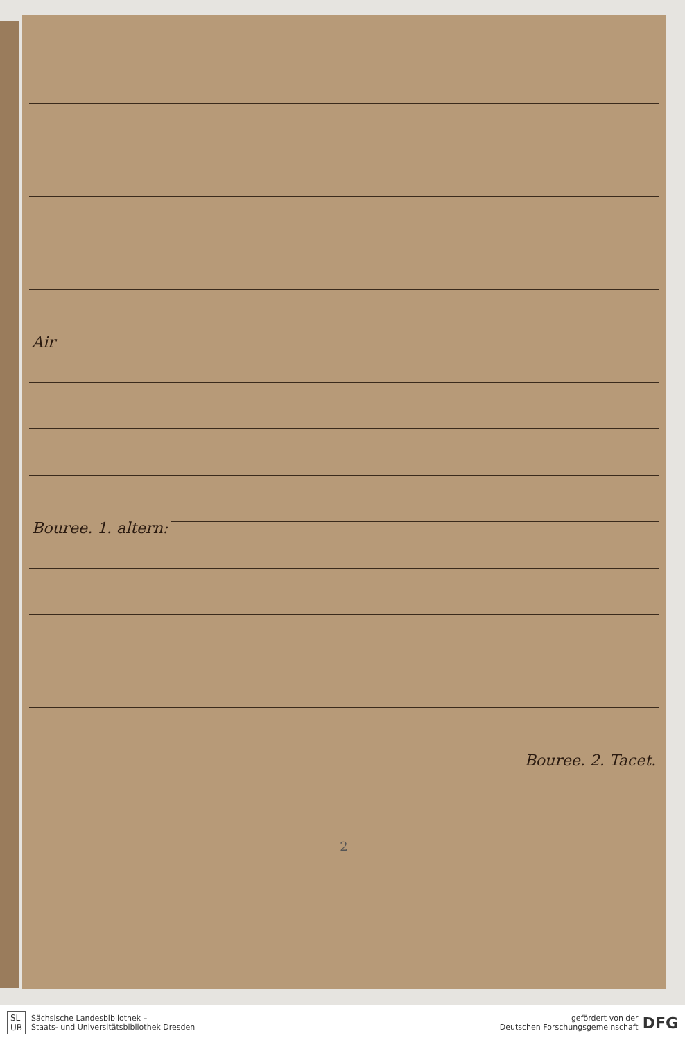Air
Bouree. 1. altern:
Bouree. 2. Tacet.
2
SL
UB Sächsische Landesbibliothek –
Staats- und Universitätsbibliothek Dresden
gefördert von der
Deutschen Forschungsgemeinschaft DFG